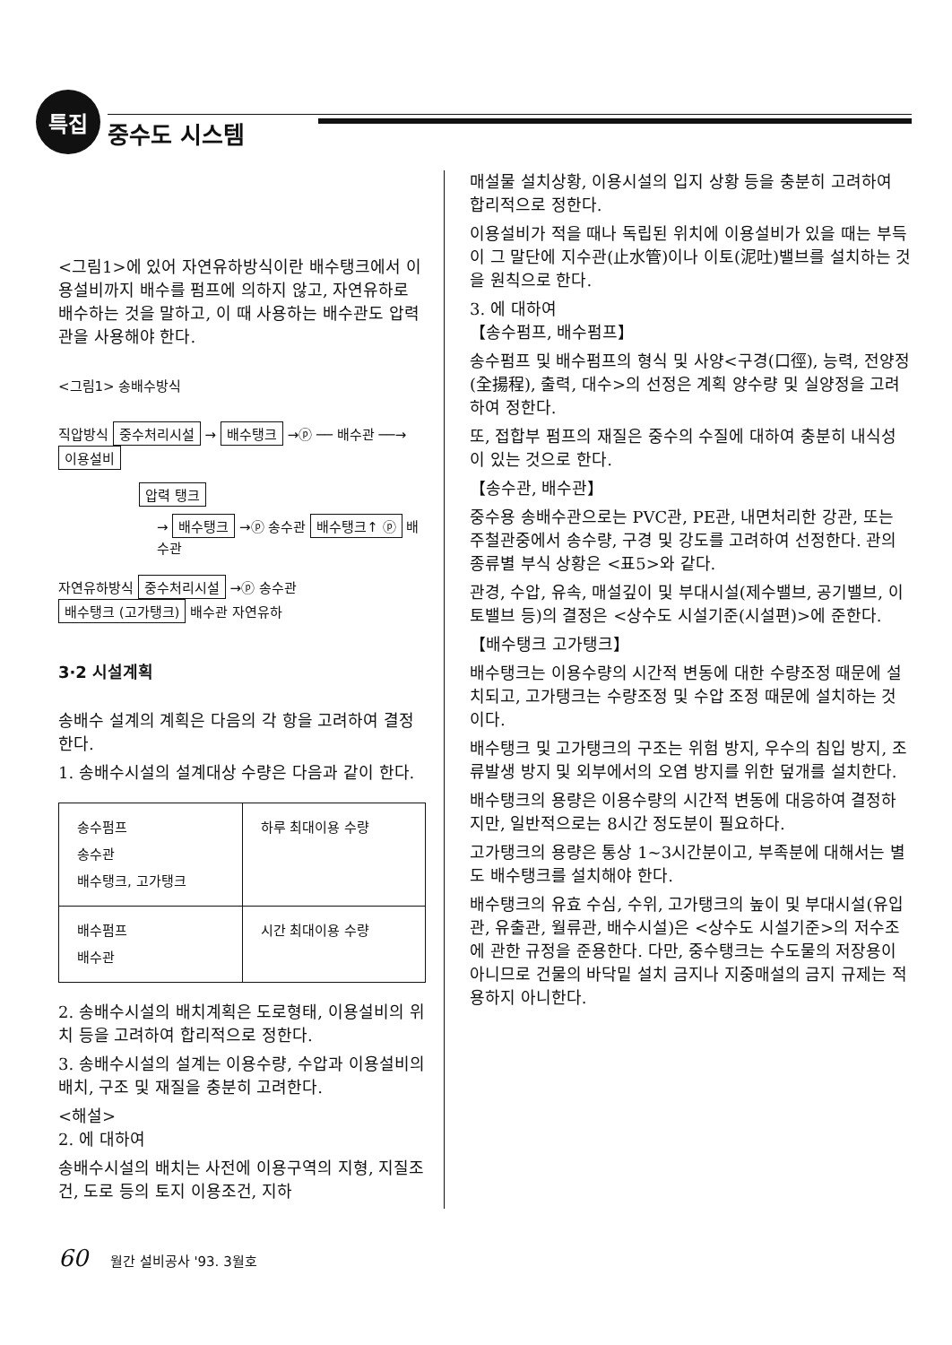특집
중수도 시스템
<그림1>에 있어 자연유하방식이란 배수탱크에서 이용설비까지 배수를 펌프에 의하지 않고, 자연유하로 배수하는 것을 말하고, 이 때 사용하는 배수관도 압력관을 사용해야 한다.
<그림1> 송배수방식
직압방식 중수처리시설 → 배수탱크 →ⓟ ── 배수관 ──→ 이용설비
압력 탱크
→ 배수탱크 →ⓟ 송수관 배수탱크↑ ⓟ 배수관
자연유하방식 중수처리시설 →ⓟ 송수관 배수탱크 (고가탱크) 배수관 자연유하
3·2 시설계획
송배수 설계의 계획은 다음의 각 항을 고려하여 결정한다.
1. 송배수시설의 설계대상 수량은 다음과 같이 한다.
| 송수펌프 송수관 배수탱크, 고가탱크 | 하루 최대이용 수량 |
| 배수펌프 배수관 | 시간 최대이용 수량 |
2. 송배수시설의 배치계획은 도로형태, 이용설비의 위치 등을 고려하여 합리적으로 정한다.
3. 송배수시설의 설계는 이용수량, 수압과 이용설비의 배치, 구조 및 재질을 충분히 고려한다.
<해설>
2. 에 대하여
송배수시설의 배치는 사전에 이용구역의 지형, 지질조건, 도로 등의 토지 이용조건, 지하
매설물 설치상황, 이용시설의 입지 상황 등을 충분히 고려하여 합리적으로 정한다.
이용설비가 적을 때나 독립된 위치에 이용설비가 있을 때는 부득이 그 말단에 지수관(止水管)이나 이토(泥吐)밸브를 설치하는 것을 원칙으로 한다.
3. 에 대하여
【송수펌프, 배수펌프】
송수펌프 및 배수펌프의 형식 및 사양<구경(口徑), 능력, 전양정(全揚程), 출력, 대수>의 선정은 계획 양수량 및 실양정을 고려하여 정한다.
또, 접합부 펌프의 재질은 중수의 수질에 대하여 충분히 내식성이 있는 것으로 한다.
【송수관, 배수관】
중수용 송배수관으로는 PVC관, PE관, 내면처리한 강관, 또는 주철관중에서 송수량, 구경 및 강도를 고려하여 선정한다. 관의 종류별 부식 상황은 <표5>와 같다.
관경, 수압, 유속, 매설깊이 및 부대시설(제수밸브, 공기밸브, 이토밸브 등)의 결정은 <상수도 시설기준(시설편)>에 준한다.
【배수탱크 고가탱크】
배수탱크는 이용수량의 시간적 변동에 대한 수량조정 때문에 설치되고, 고가탱크는 수량조정 및 수압 조정 때문에 설치하는 것이다.
배수탱크 및 고가탱크의 구조는 위험 방지, 우수의 침입 방지, 조류발생 방지 및 외부에서의 오염 방지를 위한 덮개를 설치한다.
배수탱크의 용량은 이용수량의 시간적 변동에 대응하여 결정하지만, 일반적으로는 8시간 정도분이 필요하다.
고가탱크의 용량은 통상 1~3시간분이고, 부족분에 대해서는 별도 배수탱크를 설치해야 한다.
배수탱크의 유효 수심, 수위, 고가탱크의 높이 및 부대시설(유입관, 유출관, 월류관, 배수시설)은 <상수도 시설기준>의 저수조에 관한 규정을 준용한다. 다만, 중수탱크는 수도물의 저장용이 아니므로 건물의 바닥밑 설치 금지나 지중매설의 금지 규제는 적용하지 아니한다.
60 월간 설비공사 '93. 3월호